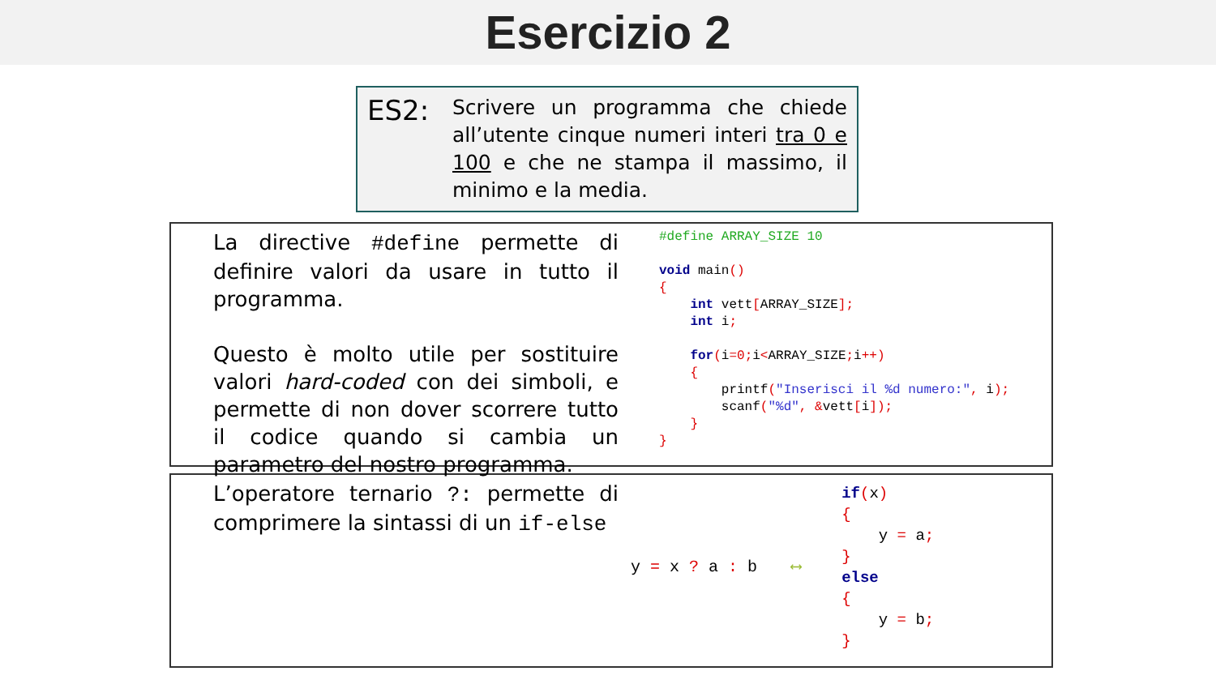Esercizio 2
ES2:
Scrivere un programma che chiede all’utente cinque numeri interi tra 0 e 100 e che ne stampa il massimo, il minimo e la media.
La directive #define permette di definire valori da usare in tutto il programma.
Questo è molto utile per sostituire valori hard-coded con dei simboli, e permette di non dover scorrere tutto il codice quando si cambia un parametro del nostro programma.
#define ARRAY_SIZE 10

void main()
{
    int vett[ARRAY_SIZE];
    int i;

    for(i=0; i<ARRAY_SIZE; i++)
    {
        printf("Inserisci il %d numero:", i);
        scanf("%d", &vett[i]);
    }
}
L’operatore ternario ?: permette di comprimere la sintassi di un if-else
y = x ? a : b ⟷
if(x)
{
    y = a;
}
else
{
    y = b;
}